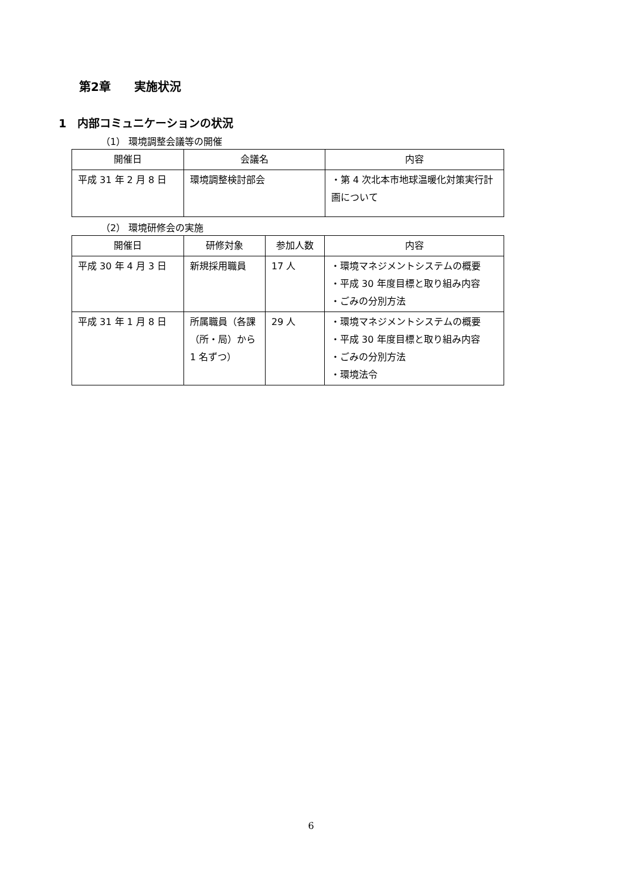第2章　　実施状況
1　内部コミュニケーションの状況
（1） 環境調整会議等の開催
| 開催日 | 会議名 | 内容 |
| --- | --- | --- |
| 平成 31 年 2 月 8 日 | 環境調整検討部会 | ・第 4 次北本市地球温暖化対策実行計画について |
（2） 環境研修会の実施
| 開催日 | 研修対象 | 参加人数 | 内容 |
| --- | --- | --- | --- |
| 平成 30 年 4 月 3 日 | 新規採用職員 | 17 人 | ・環境マネジメントシステムの概要 ・平成 30 年度目標と取り組み内容 ・ごみの分別方法 |
| 平成 31 年 1 月 8 日 | 所属職員（各課（所・局）から 1 名ずつ） | 29 人 | ・環境マネジメントシステムの概要 ・平成 30 年度目標と取り組み内容 ・ごみの分別方法 ・環境法令 |
6